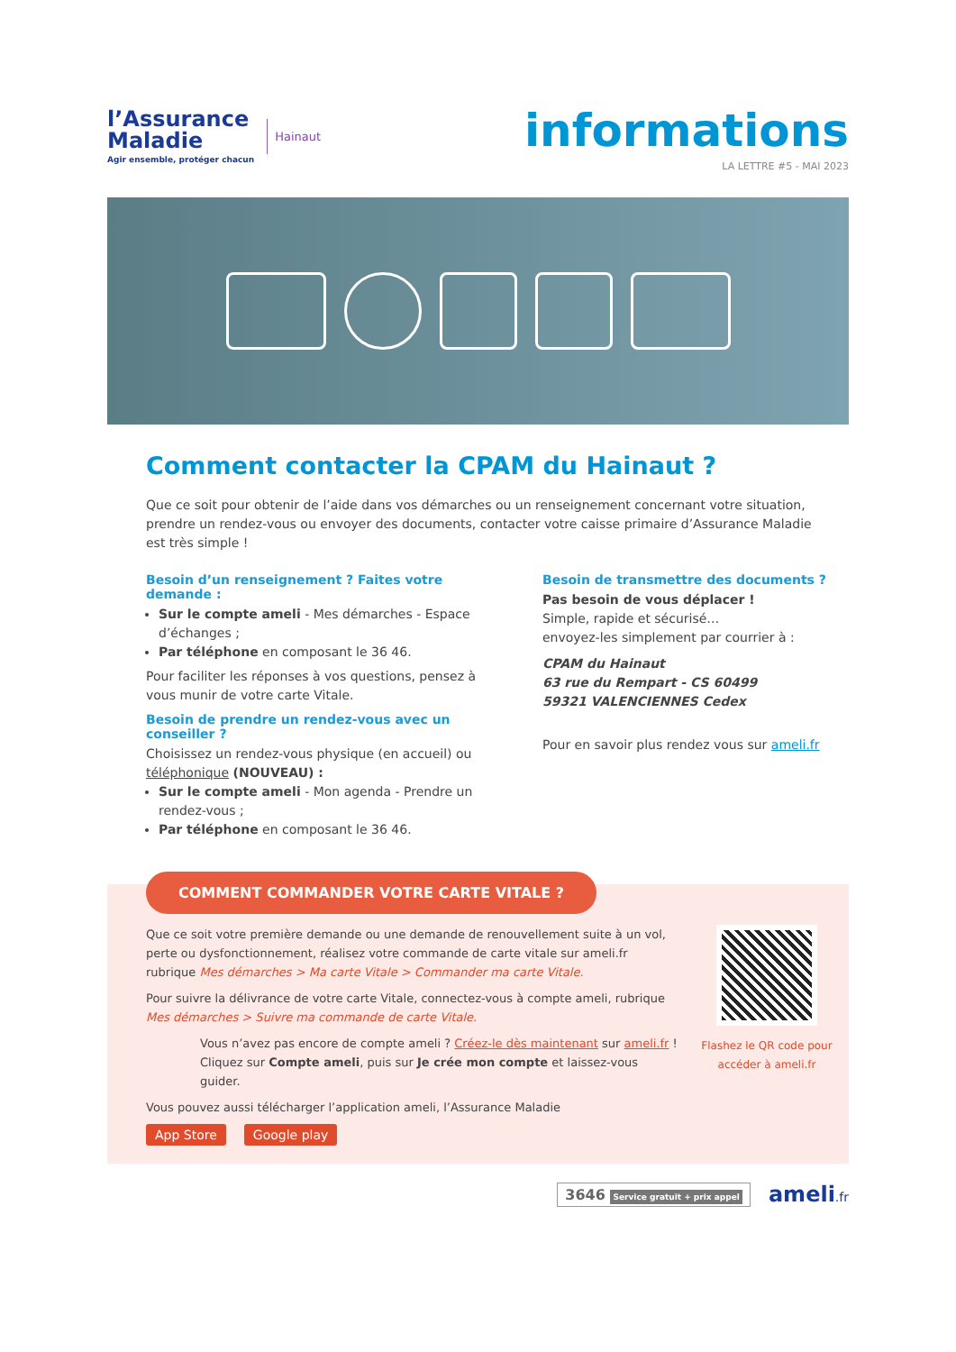l’Assurance
Maladie
Agir ensemble, protéger chacun
Hainaut
informations
LA LETTRE #5 - MAI 2023
Comment contacter la CPAM du Hainaut ?
Que ce soit pour obtenir de l’aide dans vos démarches ou un renseignement concernant votre situation, prendre un rendez-vous ou envoyer des documents, contacter votre caisse primaire d’Assurance Maladie est très simple !
Besoin d’un renseignement ? Faites votre demande :
Sur le compte ameli - Mes démarches - Espace d’échanges ;
Par téléphone en composant le 36 46.
Pour faciliter les réponses à vos questions, pensez à vous munir de votre carte Vitale.
Besoin de prendre un rendez-vous avec un conseiller ?
Choisissez un rendez-vous physique (en accueil) ou téléphonique (NOUVEAU) :
Sur le compte ameli - Mon agenda - Prendre un rendez-vous ;
Par téléphone en composant le 36 46.
Besoin de transmettre des documents ?
Pas besoin de vous déplacer !
Simple, rapide et sécurisé…
envoyez-les simplement par courrier à :
CPAM du Hainaut
63 rue du Rempart - CS 60499
59321 VALENCIENNES Cedex
Pour en savoir plus rendez vous sur ameli.fr
COMMENT COMMANDER VOTRE CARTE VITALE ?
Que ce soit votre première demande ou une demande de renouvellement suite à un vol, perte ou dysfonctionnement, réalisez votre commande de carte vitale sur ameli.fr rubrique Mes démarches > Ma carte Vitale > Commander ma carte Vitale.
Pour suivre la délivrance de votre carte Vitale, connectez-vous à compte ameli, rubrique Mes démarches > Suivre ma commande de carte Vitale.
Vous n’avez pas encore de compte ameli ? Créez-le dès maintenant sur ameli.fr !
Cliquez sur Compte ameli, puis sur Je crée mon compte et laissez-vous guider.
Vous pouvez aussi télécharger l’application ameli, l’Assurance Maladie
App Store Google play
Flashez le QR code pour accéder à ameli.fr
3646 Service gratuit + prix appel
ameli.fr